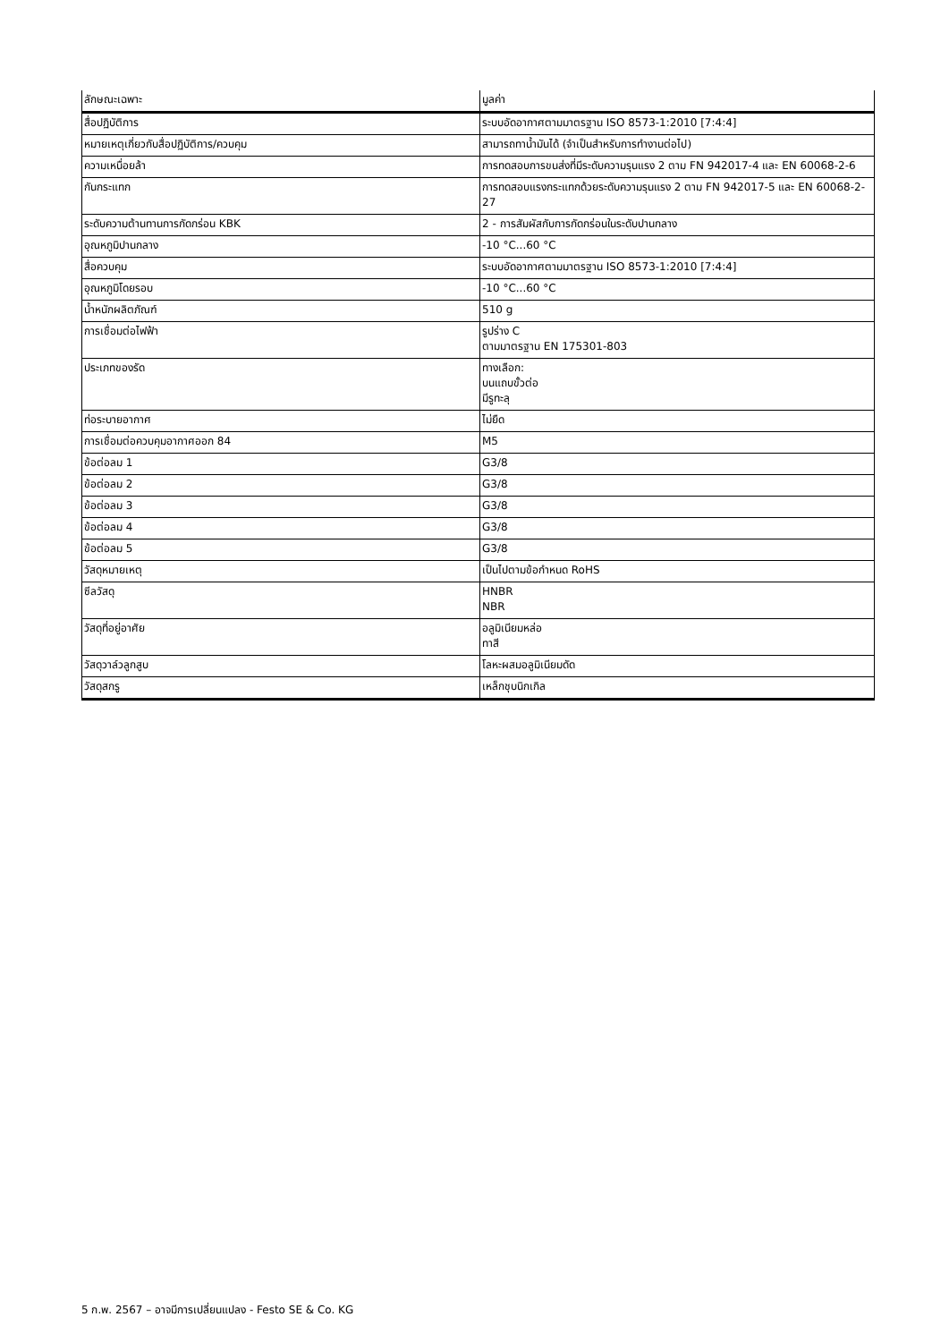| ลักษณะเฉพาะ | มูลค่า |
| --- | --- |
| สื่อปฏิบัติการ | ระบบอัดอากาศตามมาตรฐาน ISO 8573-1:2010 [7:4:4] |
| หมายเหตุเกี่ยวกับสื่อปฏิบัติการ/ควบคุม | สามารถทาน้ำมันได้ (จำเป็นสำหรับการทำงานต่อไป) |
| ความเหนื่อยล้า | การทดสอบการขนส่งที่มีระดับความรุนแรง 2 ตาม FN 942017-4 และ EN 60068-2-6 |
| กันกระแทก | การทดสอบแรงกระแทกด้วยระดับความรุนแรง 2 ตาม FN 942017-5 และ EN 60068-2-27 |
| ระดับความต้านทานการกัดกร่อน KBK | 2 - การสัมผัสกับการกัดกร่อนในระดับปานกลาง |
| อุณหภูมิปานกลาง | -10 °C...60 °C |
| สื่อควบคุม | ระบบอัดอากาศตามมาตรฐาน ISO 8573-1:2010 [7:4:4] |
| อุณหภูมิโดยรอบ | -10 °C...60 °C |
| น้ำหนักผลิตภัณฑ์ | 510 g |
| การเชื่อมต่อไฟฟ้า | รูปร่าง C ตามมาตรฐาน EN 175301-803 |
| ประเภทของรัด | ทางเลือก: บนแถบขั้วต่อ มีรูทะลุ |
| ท่อระบายอากาศ | ไม่ยืด |
| การเชื่อมต่อควบคุมอากาศออก 84 | M5 |
| ข้อต่อลม 1 | G3/8 |
| ข้อต่อลม 2 | G3/8 |
| ข้อต่อลม 3 | G3/8 |
| ข้อต่อลม 4 | G3/8 |
| ข้อต่อลม 5 | G3/8 |
| วัสดุหมายเหตุ | เป็นไปตามข้อกำหนด RoHS |
| ซีลวัสดุ | HNBR NBR |
| วัสดุที่อยู่อาศัย | อลูมิเนียมหล่อ ทาสี |
| วัสดุวาล์วลูกสูบ | โลหะผสมอลูมิเนียมดัด |
| วัสดุสกรู | เหล็กชุบนิกเกิล |
5 ก.พ. 2567 – อาจมีการเปลี่ยนแปลง - Festo SE & Co. KG